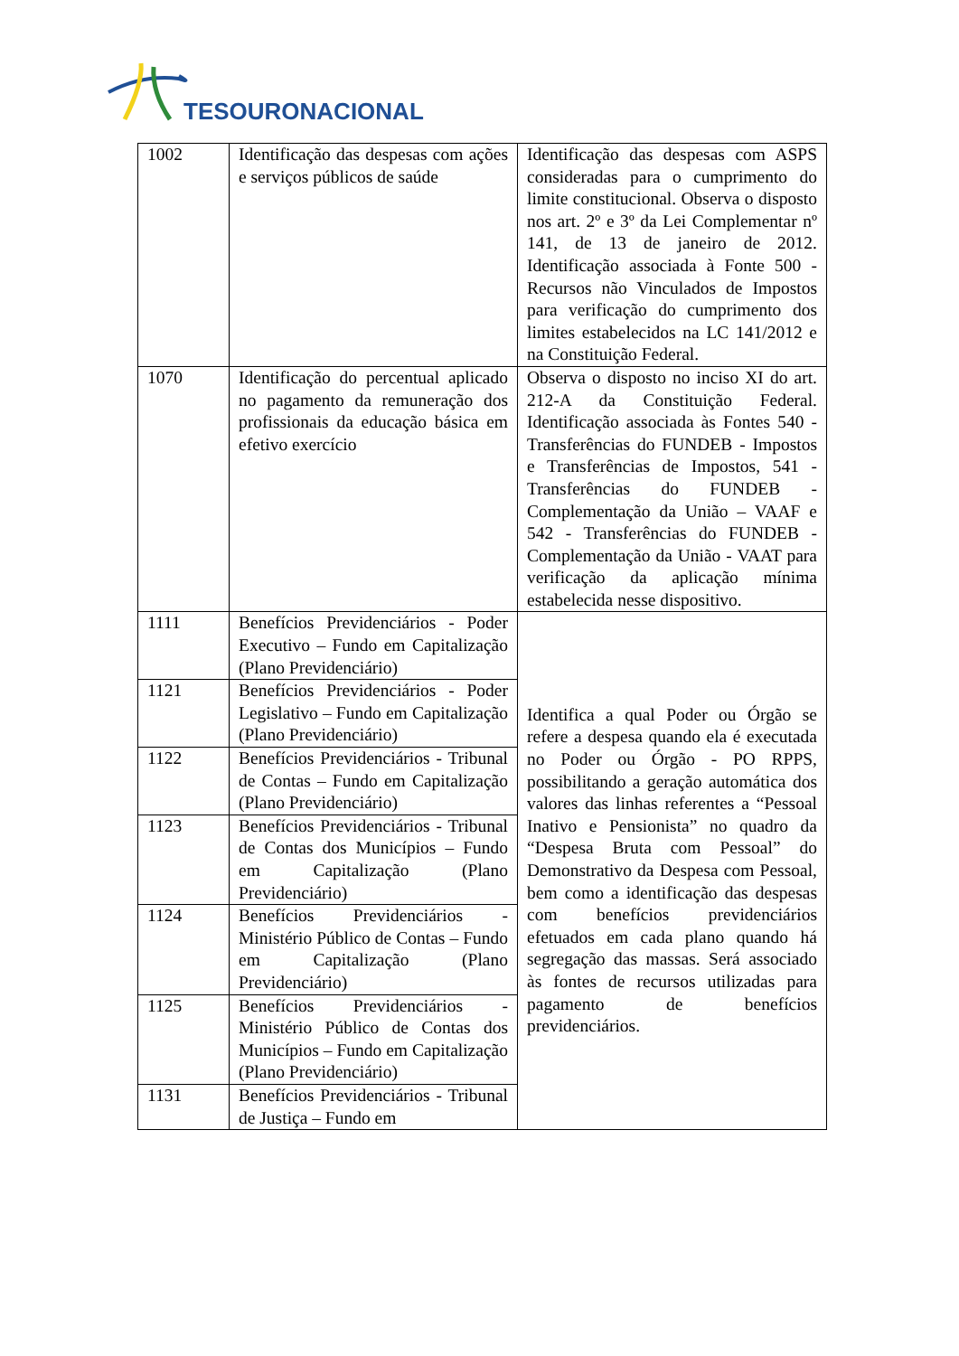TESOURONACIONAL
| 1002 | Identificação das despesas com ações e serviços públicos de saúde | Identificação das despesas com ASPS consideradas para o cumprimento do limite constitucional. Observa o disposto nos art. 2º e 3º da Lei Complementar nº 141, de 13 de janeiro de 2012. Identificação associada à Fonte 500 - Recursos não Vinculados de Impostos para verificação do cumprimento dos limites estabelecidos na LC 141/2012 e na Constituição Federal. |
| 1070 | Identificação do percentual aplicado no pagamento da remuneração dos profissionais da educação básica em efetivo exercício | Observa o disposto no inciso XI do art. 212-A da Constituição Federal. Identificação associada às Fontes 540 - Transferências do FUNDEB - Impostos e Transferências de Impostos, 541 - Transferências do FUNDEB - Complementação da União – VAAF e 542 - Transferências do FUNDEB - Complementação da União - VAAT para verificação da aplicação mínima estabelecida nesse dispositivo. |
| 1111 | Benefícios Previdenciários - Poder Executivo – Fundo em Capitalização (Plano Previdenciário) | Identifica a qual Poder ou Órgão se refere a despesa quando ela é executada no Poder ou Órgão - PO RPPS, possibilitando a geração automática dos valores das linhas referentes a “Pessoal Inativo e Pensionista” no quadro da “Despesa Bruta com Pessoal” do Demonstrativo da Despesa com Pessoal, bem como a identificação das despesas com benefícios previdenciários efetuados em cada plano quando há segregação das massas. Será associado às fontes de recursos utilizadas para pagamento de benefícios previdenciários. |
| 1121 | Benefícios Previdenciários - Poder Legislativo – Fundo em Capitalização (Plano Previdenciário) | |
| 1122 | Benefícios Previdenciários - Tribunal de Contas – Fundo em Capitalização (Plano Previdenciário) | |
| 1123 | Benefícios Previdenciários - Tribunal de Contas dos Municípios – Fundo em Capitalização (Plano Previdenciário) | |
| 1124 | Benefícios Previdenciários - Ministério Público de Contas – Fundo em Capitalização (Plano Previdenciário) | |
| 1125 | Benefícios Previdenciários - Ministério Público de Contas dos Municípios – Fundo em Capitalização (Plano Previdenciário) | |
| 1131 | Benefícios Previdenciários - Tribunal de Justiça – Fundo em | |